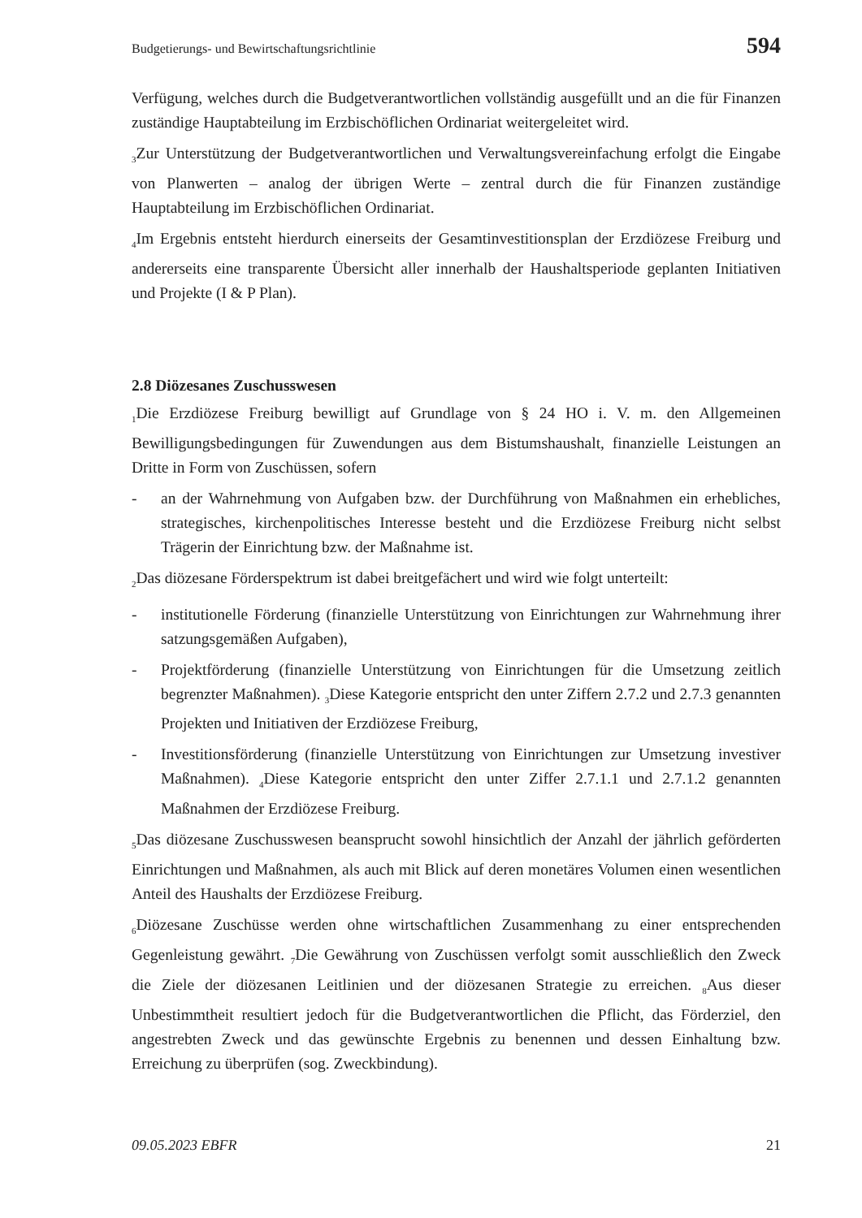Budgetierungs- und Bewirtschaftungsrichtlinie 594
Verfügung, welches durch die Budgetverantwortlichen vollständig ausgefüllt und an die für Finanzen zuständige Hauptabteilung im Erzbischöflichen Ordinariat weitergeleitet wird.
<sub>3</sub>Zur Unterstützung der Budgetverantwortlichen und Verwaltungsvereinfachung erfolgt die Eingabe von Planwerten – analog der übrigen Werte – zentral durch die für Finanzen zuständige Hauptabteilung im Erzbischöflichen Ordinariat.
<sub>4</sub>Im Ergebnis entsteht hierdurch einerseits der Gesamtinvestitionsplan der Erzdiözese Freiburg und andererseits eine transparente Übersicht aller innerhalb der Haushaltsperiode geplanten Initiativen und Projekte (I & P Plan).
2.8 Diözesanes Zuschusswesen
<sub>1</sub>Die Erzdiözese Freiburg bewilligt auf Grundlage von § 24 HO i. V. m. den Allgemeinen Bewilligungsbedingungen für Zuwendungen aus dem Bistumshaushalt, finanzielle Leistungen an Dritte in Form von Zuschüssen, sofern
- an der Wahrnehmung von Aufgaben bzw. der Durchführung von Maßnahmen ein erhebliches, strategisches, kirchenpolitisches Interesse besteht und die Erzdiözese Freiburg nicht selbst Trägerin der Einrichtung bzw. der Maßnahme ist.
<sub>2</sub>Das diözesane Förderspektrum ist dabei breitgefächert und wird wie folgt unterteilt:
- institutionelle Förderung (finanzielle Unterstützung von Einrichtungen zur Wahrnehmung ihrer satzungsgemäßen Aufgaben),
- Projektförderung (finanzielle Unterstützung von Einrichtungen für die Umsetzung zeitlich begrenzter Maßnahmen). <sub>3</sub>Diese Kategorie entspricht den unter Ziffern 2.7.2 und 2.7.3 genannten Projekten und Initiativen der Erzdiözese Freiburg,
- Investitionsförderung (finanzielle Unterstützung von Einrichtungen zur Umsetzung investiver Maßnahmen). <sub>4</sub>Diese Kategorie entspricht den unter Ziffer 2.7.1.1 und 2.7.1.2 genannten Maßnahmen der Erzdiözese Freiburg.
<sub>5</sub>Das diözesane Zuschusswesen beansprucht sowohl hinsichtlich der Anzahl der jährlich geförderten Einrichtungen und Maßnahmen, als auch mit Blick auf deren monetäres Volumen einen wesentlichen Anteil des Haushalts der Erzdiözese Freiburg.
<sub>6</sub>Diözesane Zuschüsse werden ohne wirtschaftlichen Zusammenhang zu einer entsprechenden Gegenleistung gewährt. <sub>7</sub>Die Gewährung von Zuschüssen verfolgt somit ausschließlich den Zweck die Ziele der diözesanen Leitlinien und der diözesanen Strategie zu erreichen. <sub>8</sub>Aus dieser Unbestimmtheit resultiert jedoch für die Budgetverantwortlichen die Pflicht, das Förderziel, den angestrebten Zweck und das gewünschte Ergebnis zu benennen und dessen Einhaltung bzw. Erreichung zu überprüfen (sog. Zweckbindung).
09.05.2023 EBFR 21